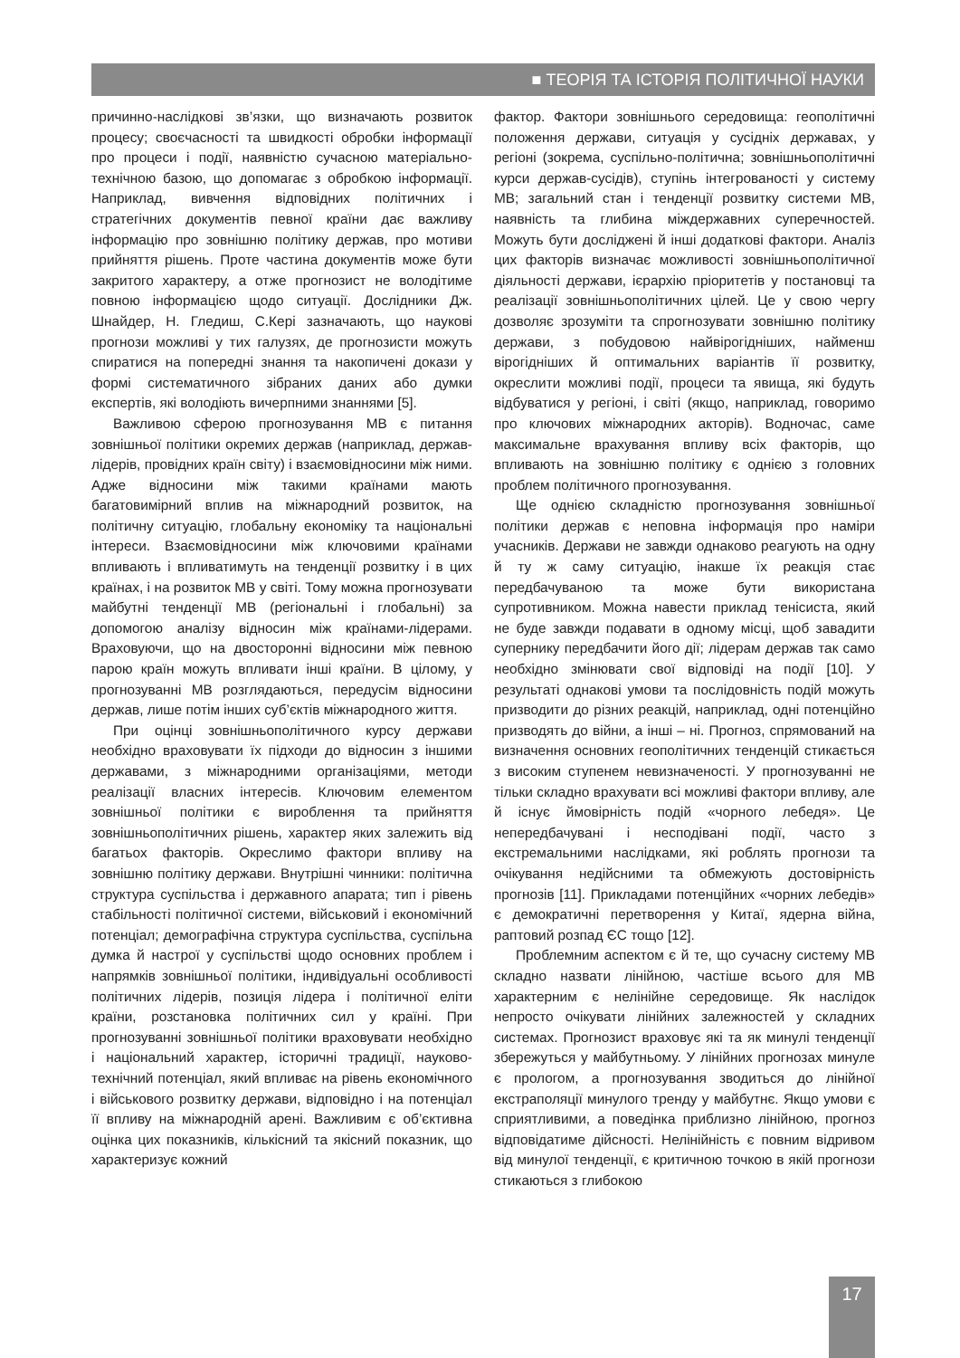■ ТЕОРІЯ ТА ІСТОРІЯ ПОЛІТИЧНОЇ НАУКИ
причинно-наслідкові зв’язки, що визначають розвиток процесу; своєчасності та швидкості обробки інформації про процеси і події, наявністю сучасною матеріально-технічною базою, що допомагає з обробкою інформації. Наприклад, вивчення відповідних політичних і стратегічних документів певної країни дає важливу інформацію про зовнішню політику держав, про мотиви прийняття рішень. Проте частина документів може бути закритого характеру, а отже прогнозист не володітиме повною інформацією щодо ситуації. Дослідники Дж. Шнайдер, Н. Гледиш, С.Кері зазначають, що наукові прогнози можливі у тих галузях, де прогнозисти можуть спиратися на попередні знання та накопичені докази у формі систематичного зібраних даних або думки експертів, які володіють вичерпними знаннями [5].
Важливою сферою прогнозування МВ є питання зовнішньої політики окремих держав (наприклад, держав-лідерів, провідних країн світу) і взаємовідносини між ними. Адже відносини між такими країнами мають багатовимірний вплив на міжнародний розвиток, на політичну ситуацію, глобальну економіку та національні інтереси. Взаємовідносини між ключовими країнами впливають і впливатимуть на тенденції розвитку і в цих країнах, і на розвиток МВ у світі. Тому можна прогнозувати майбутні тенденції МВ (регіональні і глобальні) за допомогою аналізу відносин між країнами-лідерами. Враховуючи, що на двосторонні відносини між певною парою країн можуть впливати інші країни. В цілому, у прогнозуванні МВ розглядаються, передусім відносини держав, лише потім інших суб’єктів міжнародного життя.
При оцінці зовнішньополітичного курсу держави необхідно враховувати їх підходи до відносин з іншими державами, з міжнародними організаціями, методи реалізації власних інтересів. Ключовим елементом зовнішньої політики є вироблення та прийняття зовнішньополітичних рішень, характер яких залежить від багатьох факторів. Окреслимо фактори впливу на зовнішню політику держави. Внутрішні чинники: політична структура суспільства і державного апарата; тип і рівень стабільності політичної системи, військовий і економічний потенціал; демографічна структура суспільства, суспільна думка й настрої у суспільстві щодо основних проблем і напрямків зовнішньої політики, індивідуальні особливості політичних лідерів, позиція лідера і політичної еліти країни, розстановка політичних сил у країні. При прогнозуванні зовнішньої політики враховувати необхідно і національний характер, історичні традиції, науково-технічний потенціал, який впливає на рівень економічного і військового розвитку держави, відповідно і на потенціал її впливу на міжнародній арені. Важливим є об’єктивна оцінка цих показників, кількісний та якісний показник, що характеризує кожний
фактор. Фактори зовнішнього середовища: геополітичні положення держави, ситуація у сусідніх державах, у регіоні (зокрема, суспільно-політична; зовнішньополітичні курси держав-сусідів), ступінь інтегрованості у систему МВ; загальний стан і тенденції розвитку системи МВ, наявність та глибина міждержавних суперечностей. Можуть бути досліджені й інші додаткові фактори. Аналіз цих факторів визначає можливості зовнішньополітичної діяльності держави, ієрархію пріоритетів у постановці та реалізації зовнішньополітичних цілей. Це у свою чергу дозволяє зрозуміти та спрогнозувати зовнішню політику держави, з побудовою найвірогідніших, найменш вірогідніших й оптимальних варіантів її розвитку, окреслити можливі події, процеси та явища, які будуть відбуватися у регіоні, і світі (якщо, наприклад, говоримо про ключових міжнародних акторів). Водночас, саме максимальне врахування впливу всіх факторів, що впливають на зовнішню політику є однією з головних проблем політичного прогнозування.
Ще однією складністю прогнозування зовнішньої політики держав є неповна інформація про наміри учасників. Держави не завжди однаково реагують на одну й ту ж саму ситуацію, інакше їх реакція стає передбачуваною та може бути використана супротивником. Можна навести приклад тенісиста, який не буде завжди подавати в одному місці, щоб завадити супернику передбачити його дії; лідерам держав так само необхідно змінювати свої відповіді на події [10]. У результаті однакові умови та послідовність подій можуть призводити до різних реакцій, наприклад, одні потенційно призводять до війни, а інші – ні. Прогноз, спрямований на визначення основних геополітичних тенденцій стикається з високим ступенем невизначеності. У прогнозуванні не тільки складно врахувати всі можливі фактори впливу, але й існує ймовірність подій «чорного лебедя». Це непередбачувані і несподівані події, часто з екстремальними наслідками, які роблять прогнози та очікування недійсними та обмежують достовірність прогнозів [11]. Прикладами потенційних «чорних лебедів» є демократичні перетворення у Китаї, ядерна війна, раптовий розпад ЄС тощо [12].
Проблемним аспектом є й те, що сучасну систему МВ складно назвати лінійною, частіше всього для МВ характерним є нелінійне середовище. Як наслідок непросто очікувати лінійних залежностей у складних системах. Прогнозист враховує які та як минулі тенденції збережуться у майбутньому. У лінійних прогнозах минуле є прологом, а прогнозування зводиться до лінійної екстраполяції минулого тренду у майбутнє. Якщо умови є сприятливими, а поведінка приблизно лінійною, прогноз відповідатиме дійсності. Нелінійність є повним відривом від минулої тенденції, є критичною точкою в якій прогнози стикаються з глибокою
17